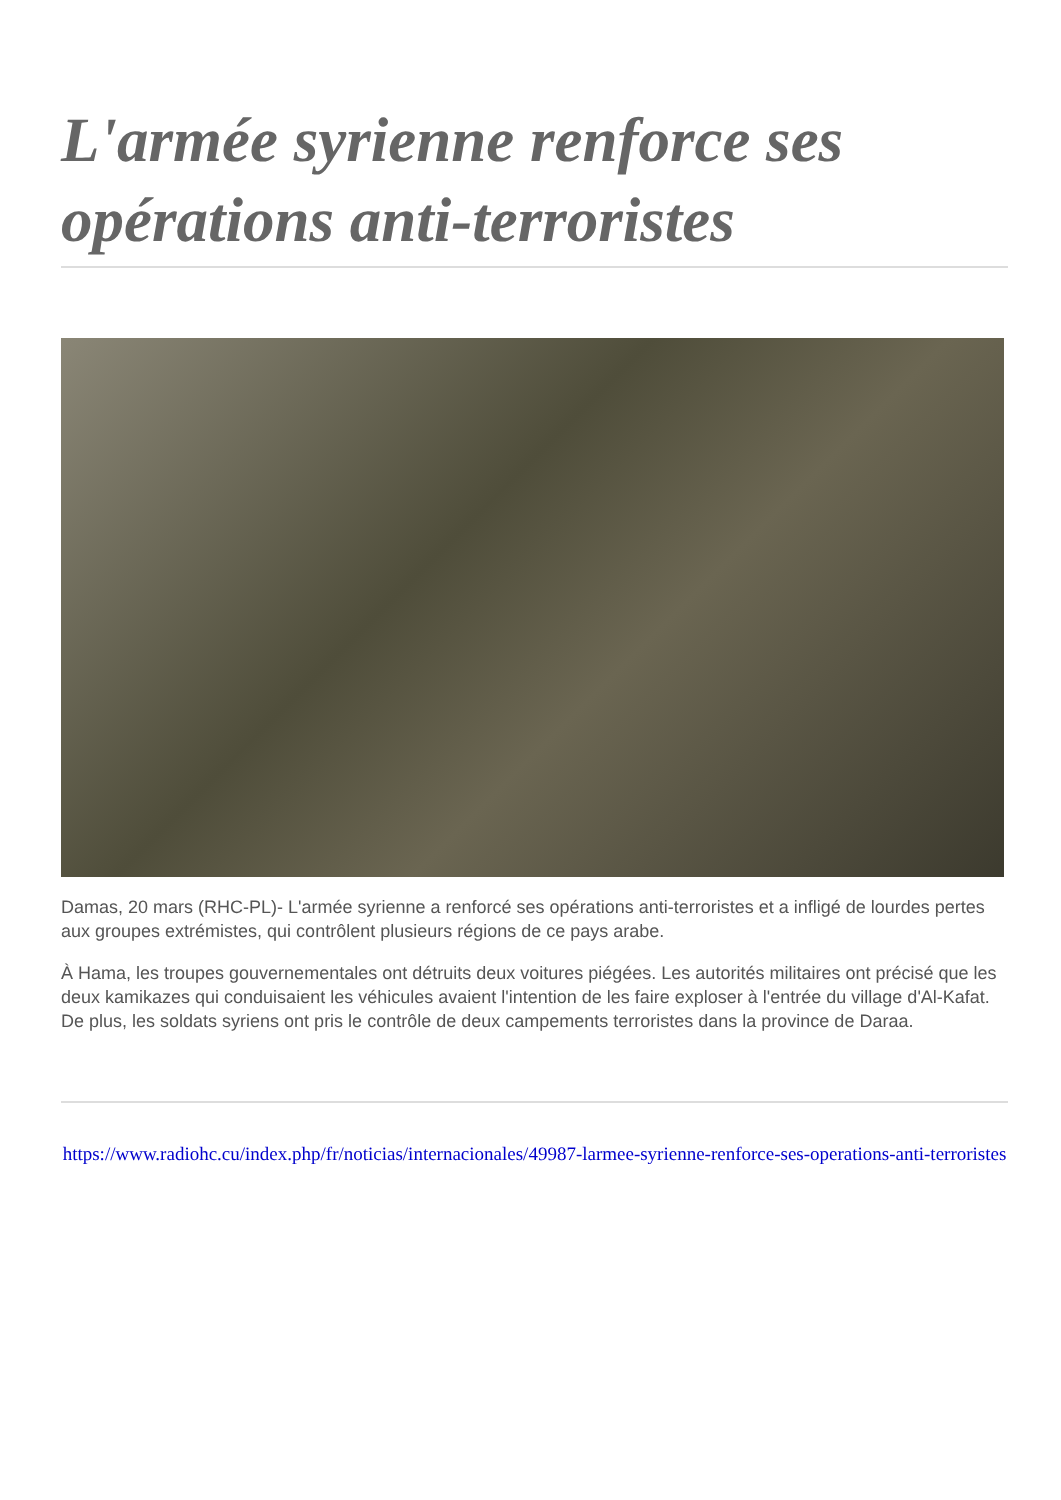L'armée syrienne renforce ses opérations anti-terroristes
Damas, 20 mars (RHC-PL)- L'armée syrienne a renforcé ses opérations anti-terroristes et a infligé de lourdes pertes aux groupes extrémistes, qui contrôlent plusieurs régions de ce pays arabe.
À Hama, les troupes gouvernementales ont détruits deux voitures piégées. Les autorités militaires ont précisé que les deux kamikazes qui conduisaient les véhicules avaient l'intention de les faire exploser à l'entrée du village d'Al-Kafat. De plus, les soldats syriens ont pris le contrôle de deux campements terroristes dans la province de Daraa.
https://www.radiohc.cu/index.php/fr/noticias/internacionales/49987-larmee-syrienne-renforce-ses-operations-anti-terroristes